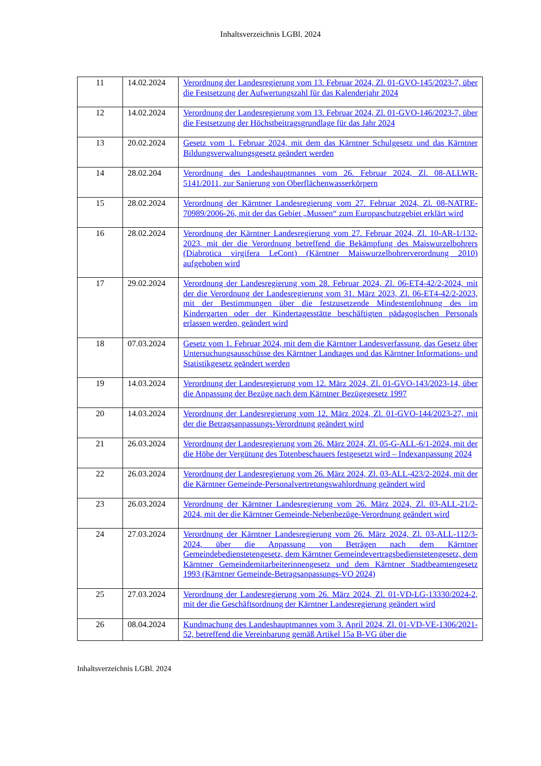Inhaltsverzeichnis LGBl. 2024
| 11 | 14.02.2024 | Verordnung der Landesregierung vom 13. Februar 2024, Zl. 01-GVO-145/2023-7, über die Festsetzung der Aufwertungszahl für das Kalenderjahr 2024 |
| 12 | 14.02.2024 | Verordnung der Landesregierung vom 13. Februar 2024, Zl. 01-GVO-146/2023-7, über die Festsetzung der Höchstbeitragsgrundlage für das Jahr 2024 |
| 13 | 20.02.2024 | Gesetz vom 1. Februar 2024, mit dem das Kärntner Schulgesetz und das Kärntner Bildungsverwaltungsgesetz geändert werden |
| 14 | 28.02.204 | Verordnung des Landeshauptmannes vom 26. Februar 2024, Zl. 08-ALLWR-5141/2011, zur Sanierung von Oberflächenwasserkörpern |
| 15 | 28.02.2024 | Verordnung der Kärntner Landesregierung vom 27. Februar 2024, Zl. 08-NATRE-70989/2006-26, mit der das Gebiet „Mussen“ zum Europaschutzgebiet erklärt wird |
| 16 | 28.02.2024 | Verordnung der Kärntner Landesregierung vom 27. Februar 2024, Zl. 10-AR-1/132-2023, mit der die Verordnung betreffend die Bekämpfung des Maiswurzelbohrers (Diabrotica virgifera LeCont) (Kärntner Maiswurzelbohrerverordnung 2010) aufgehoben wird |
| 17 | 29.02.2024 | Verordnung der Landesregierung vom 28. Februar 2024, Zl. 06-ET4-42/2-2024, mit der die Verordnung der Landesregierung vom 31. März 2023, Zl. 06-ET4-42/2-2023, mit der Bestimmungen über die festzusetzende Mindestentlohnung des im Kindergarten oder der Kindertagesstätte beschäftigten pädagogischen Personals erlassen werden, geändert wird |
| 18 | 07.03.2024 | Gesetz vom 1. Februar 2024, mit dem die Kärntner Landesverfassung, das Gesetz über Untersuchungsausschüsse des Kärntner Landtages und das Kärntner Informations- und Statistikgesetz geändert werden |
| 19 | 14.03.2024 | Verordnung der Landesregierung vom 12. März 2024, Zl. 01-GVO-143/2023-14, über die Anpassung der Bezüge nach dem Kärntner Bezügegesetz 1997 |
| 20 | 14.03.2024 | Verordnung der Landesregierung vom 12. März 2024, Zl. 01-GVO-144/2023-27, mit der die Betragsanpassungs-Verordnung geändert wird |
| 21 | 26.03.2024 | Verordnung der Landesregierung vom 26. März 2024, Zl. 05-G-ALL-6/1-2024, mit der die Höhe der Vergütung des Totenbeschauers festgesetzt wird – Indexanpassung 2024 |
| 22 | 26.03.2024 | Verordnung der Landesregierung vom 26. März 2024, Zl. 03-ALL-423/2-2024, mit der die Kärntner Gemeinde-Personalvertretungswahlordnung geändert wird |
| 23 | 26.03.2024 | Verordnung der Kärntner Landesregierung vom 26. März 2024, Zl. 03-ALL-21/2-2024, mit der die Kärntner Gemeinde-Nebenbezüge-Verordnung geändert wird |
| 24 | 27.03.2024 | Verordnung der Kärntner Landesregierung vom 26. März 2024, Zl. 03-ALL-112/3-2024, über die Anpassung von Beträgen nach dem Kärntner Gemeindebedienstetengesetz, dem Kärntner Gemeindevertragsbedienstetengesetz, dem Kärntner Gemeindemitarbeiterinnengesetz und dem Kärntner Stadtbeamtengesetz 1993 (Kärntner Gemeinde-Betragsanpassungs-VO 2024) |
| 25 | 27.03.2024 | Verordnung der Landesregierung vom 26. März 2024, Zl. 01-VD-LG-13330/2024-2, mit der die Geschäftsordnung der Kärntner Landesregierung geändert wird |
| 26 | 08.04.2024 | Kundmachung des Landeshauptmannes vom 3. April 2024, Zl. 01-VD-VE-1306/2021-52, betreffend die Vereinbarung gemäß Artikel 15a B-VG über die |
Inhaltsverzeichnis LGBl. 2024